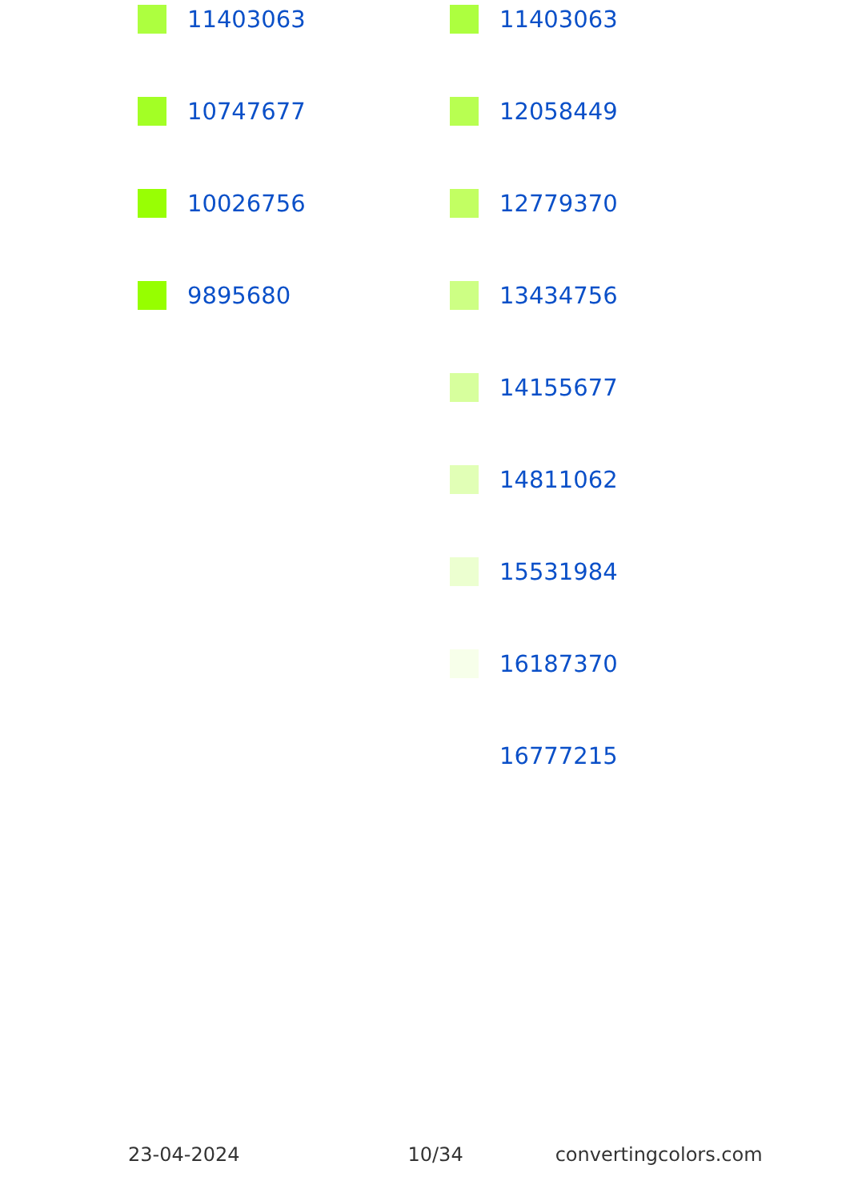11403063
10747677
10026756
9895680
11403063
12058449
12779370
13434756
14155677
14811062
15531984
16187370
16777215
23-04-2024 10/34 convertingcolors.com